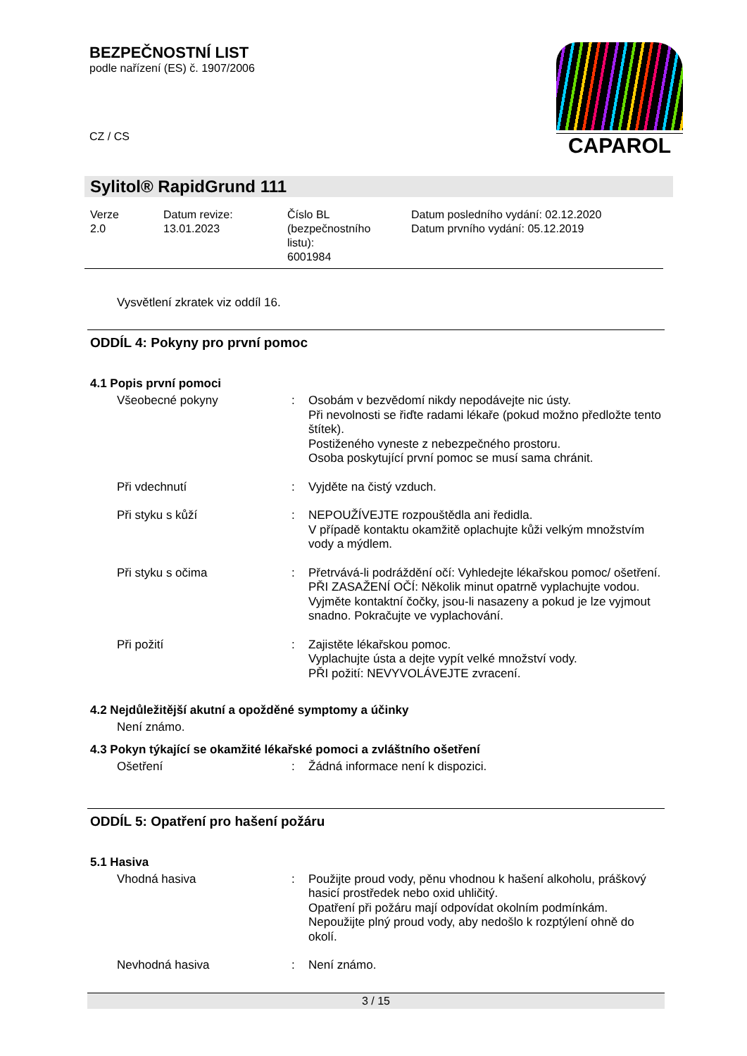BEZPEČNOSTNÍ LIST
podle nařízení (ES) č. 1907/2006
CZ / CS
CAPAROL
Sylitol® RapidGrund 111
| Verze 2.0 | Datum revize: 13.01.2023 | Číslo BL (bezpečnostního listu): 6001984 | Datum posledního vydání: 02.12.2020 Datum prvního vydání: 05.12.2019 |
Vysvětlení zkratek viz oddíl 16.
ODDÍL 4: Pokyny pro první pomoc
4.1 Popis první pomoci
| Všeobecné pokyny | : | Osobám v bezvědomí nikdy nepodávejte nic ústy. Při nevolnosti se řiďte radami lékaře (pokud možno předložte tento štítek). Postiženého vyneste z nebezpečného prostoru. Osoba poskytující první pomoc se musí sama chránit. |
| Při vdechnutí | : | Vyjděte na čistý vzduch. |
| Při styku s kůží | : | NEPOUŽÍVEJTE rozpouštědla ani ředidla. V případě kontaktu okamžitě oplachujte kůži velkým množstvím vody a mýdlem. |
| Při styku s očima | : | Přetrvává-li podráždění očí: Vyhledejte lékařskou pomoc/ ošetření. PŘI ZASAŽENÍ OČÍ: Několik minut opatrně vyplachujte vodou. Vyjměte kontaktní čočky, jsou-li nasazeny a pokud je lze vyjmout snadno. Pokračujte ve vyplachování. |
| Při požití | : | Zajistěte lékařskou pomoc. Vyplachujte ústa a dejte vypít velké množství vody. PŘI požití: NEVYVOLÁVEJTE zvracení. |
4.2 Nejdůležitější akutní a opožděné symptomy a účinky
Není známo.
4.3 Pokyn týkající se okamžité lékařské pomoci a zvláštního ošetření
| Ošetření | : | Žádná informace není k dispozici. |
ODDÍL 5: Opatření pro hašení požáru
5.1 Hasiva
| Vhodná hasiva | : | Použijte proud vody, pěnu vhodnou k hašení alkoholu, práškový hasicí prostředek nebo oxid uhličitý. Opatření při požáru mají odpovídat okolním podmínkám. Nepoužijte plný proud vody, aby nedošlo k rozptýlení ohně do okolí. |
| Nevhodná hasiva | : | Není známo. |
3 / 15